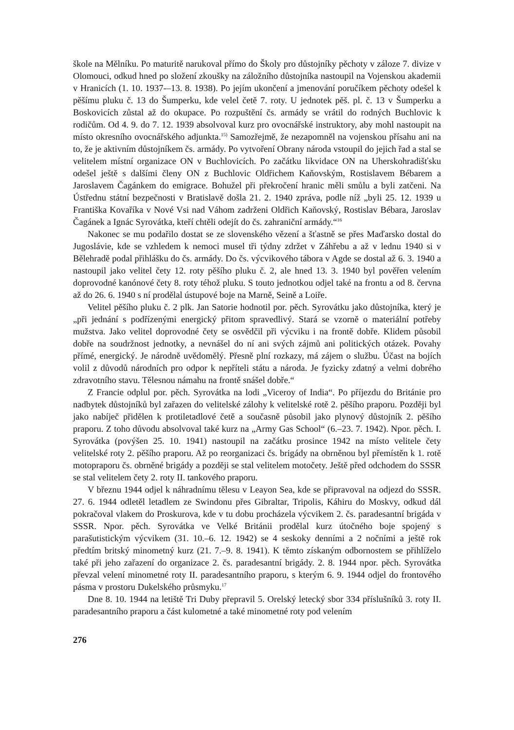škole na Mělníku. Po maturitě narukoval přímo do Školy pro důstojníky pěchoty v záloze 7. divize v Olomouci, odkud hned po složení zkoušky na záložního důstojníka nastoupil na Vojenskou akademii v Hranicích (1. 10. 1937-–13. 8. 1938). Po jejím ukončení a jmenování poručíkem pěchoty odešel k pěšímu pluku č. 13 do Šumperku, kde velel četě 7. roty. U jednotek pěš. pl. č. 13 v Šumperku a Boskovicích zůstal až do okupace. Po rozpuštění čs. armády se vrátil do rodných Buchlovic k rodičům. Od 4. 9. do 7. 12. 1939 absolvoval kurz pro ovocnářské instruktory, aby mohl nastoupit na místo okresního ovocnářského adjunkta.<sup>15)</sup> Samozřejmě, že nezapomněl na vojenskou přísahu ani na to, že je aktivním důstojníkem čs. armády. Po vytvoření Obrany národa vstoupil do jejich řad a stal se velitelem místní organizace ON v Buchlovicích. Po začátku likvidace ON na Uherskohradišťsku odešel ještě s dalšími členy ON z Buchlovic Oldřichem Kaňovským, Rostislavem Bébarem a Jaroslavem Čagánkem do emigrace. Bohužel při překročení hranic měli smůlu a byli zatčeni. Na Ústřednu státní bezpečnosti v Bratislavě došla 21. 2. 1940 zpráva, podle níž „byli 25. 12. 1939 u Františka Kovaříka v Nové Vsi nad Váhom zadrženi Oldřich Kaňovský, Rostislav Bébara, Jaroslav Čagánek a Ignác Syrovátka, kteří chtěli odejít do čs. zahraniční armády.“<sup>16</sup>
Nakonec se mu podařilo dostat se ze slovenského vězení a šťastně se přes Maďarsko dostal do Jugoslávie, kde se vzhledem k nemoci musel tři týdny zdržet v Záhřebu a až v lednu 1940 si v Bělehradě podal přihlášku do čs. armády. Do čs. výcvikového tábora v Agde se dostal až 6. 3. 1940 a nastoupil jako velitel čety 12. roty pěšího pluku č. 2, ale hned 13. 3. 1940 byl pověřen velením doprovodné kanónové čety 8. roty téhož pluku. S touto jednotkou odjel také na frontu a od 8. června až do 26. 6. 1940 s ní prodělal ústupové boje na Marně, Seině a Loiře.
Velitel pěšího pluku č. 2 plk. Jan Satorie hodnotil por. pěch. Syrovátku jako důstojníka, který je „při jednání s podřízenými energický přitom spravedlivý. Stará se vzorně o materiální potřeby mužstva. Jako velitel doprovodné čety se osvědčil při výcviku i na frontě dobře. Klidem působil dobře na soudržnost jednotky, a nevnášel do ní ani svých zájmů ani politických otázek. Povahy přímé, energický. Je národně uvědomělý. Přesně plní rozkazy, má zájem o službu. Účast na bojích volil z důvodů národních pro odpor k nepříteli státu a národa. Je fyzicky zdatný a velmi dobrého zdravotního stavu. Tělesnou námahu na frontě snášel dobře.“
Z Francie odplul por. pěch. Syrovátka na lodi „Viceroy of India“. Po příjezdu do Británie pro nadbytek důstojníků byl zařazen do velitelské zálohy k velitelské rotě 2. pěšího praporu. Později byl jako nabíječ přidělen k protiletadlové četě a současně působil jako plynový důstojník 2. pěšího praporu. Z toho důvodu absolvoval také kurz na „Army Gas School“ (6.–23. 7. 1942). Npor. pěch. I. Syrovátka (povýšen 25. 10. 1941) nastoupil na začátku prosince 1942 na místo velitele čety velitelské roty 2. pěšího praporu. Až po reorganizaci čs. brigády na obrněnou byl přemístěn k 1. rotě motopraporu čs. obrněné brigády a později se stal velitelem motočety. Ještě před odchodem do SSSR se stal velitelem čety 2. roty II. tankového praporu.
V březnu 1944 odjel k náhradnímu tělesu v Leayon Sea, kde se připravoval na odjezd do SSSR. 27. 6. 1944 odletěl letadlem ze Swindonu přes Gibraltar, Tripolis, Káhiru do Moskvy, odkud dál pokračoval vlakem do Proskurova, kde v tu dobu procházela výcvikem 2. čs. paradesantní brigáda v SSSR. Npor. pěch. Syrovátka ve Velké Británii prodělal kurz útočného boje spojený s parašutistickým výcvikem (31. 10.–6. 12. 1942) se 4 seskoky denními a 2 nočními a ještě rok předtím britský minometný kurz (21. 7.–9. 8. 1941). K těmto získaným odbornostem se přihlíželo také při jeho zařazení do organizace 2. čs. paradesantní brigády. 2. 8. 1944 npor. pěch. Syrovátka převzal velení minometné roty II. paradesantního praporu, s kterým 6. 9. 1944 odjel do frontového pásma v prostoru Dukelského průsmyku.<sup>17</sup>
Dne 8. 10. 1944 na letiště Tri Duby přepravil 5. Orelský letecký sbor 334 příslušníků 3. roty II. paradesantního praporu a část kulometné a také minometné roty pod velením
276